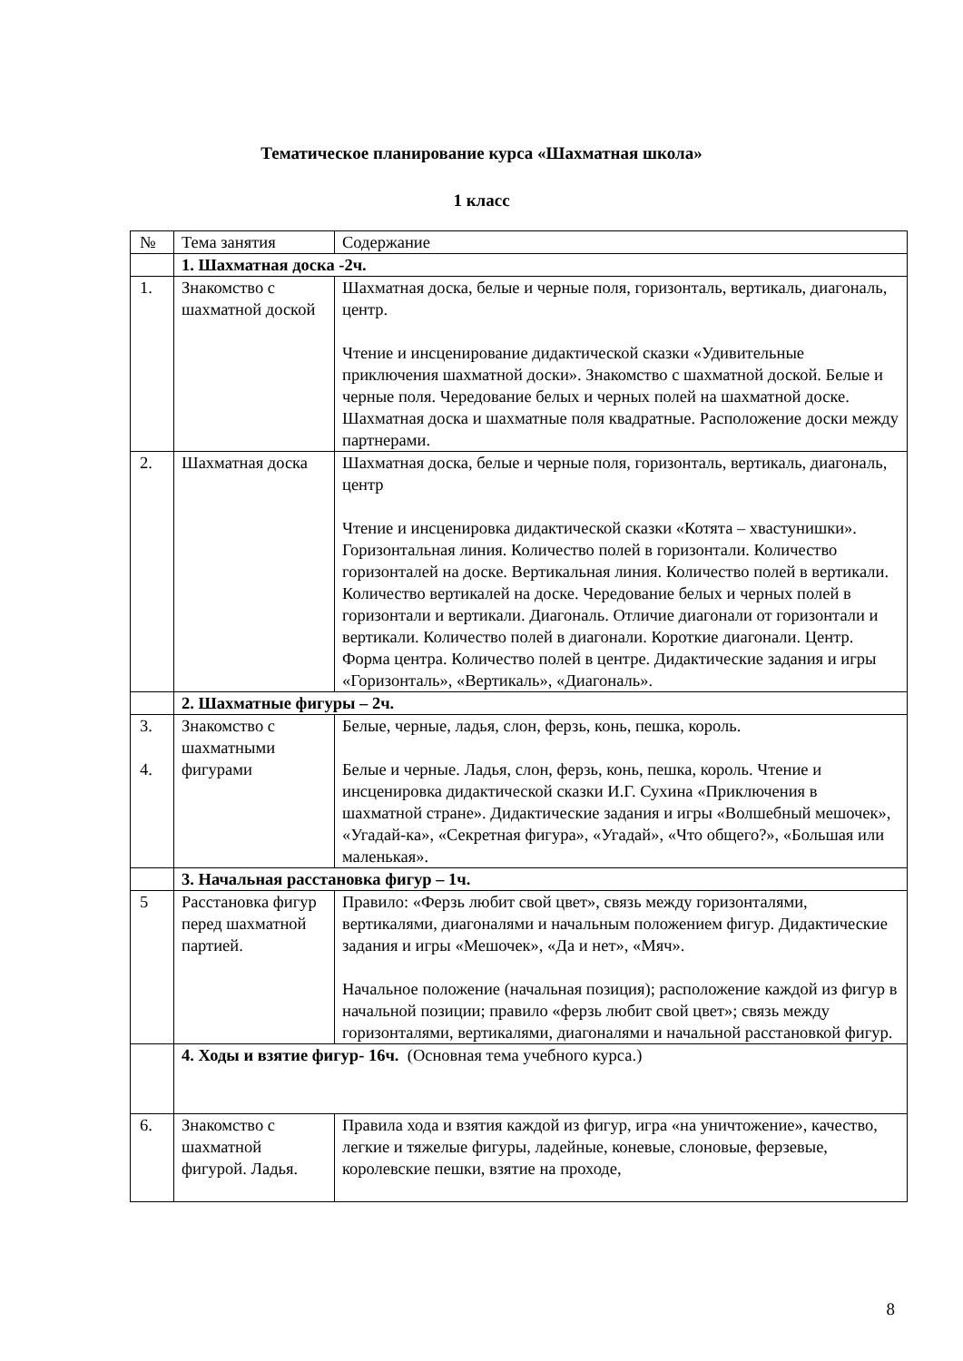Тематическое планирование курса «Шахматная школа»
1 класс
| № | Тема занятия | Содержание |
| | 1. Шахматная доска -2ч. | |
| 1. | Знакомство с шахматной доской | Шахматная доска, белые и черные поля, горизонталь, вертикаль, диагональ, центр. Чтение и инсценирование дидактической сказки «Удивительные приключения шахматной доски». Знакомство с шахматной доской. Белые и черные поля. Чередование белых и черных полей на шахматной доске. Шахматная доска и шахматные поля квадратные. Расположение доски между партнерами. |
| 2. | Шахматная доска | Шахматная доска, белые и черные поля, горизонталь, вертикаль, диагональ, центр Чтение и инсценировка дидактической сказки «Котята – хвастунишки». Горизонтальная линия. Количество полей в горизонтали. Количество горизонталей на доске. Вертикальная линия. Количество полей в вертикали. Количество вертикалей на доске. Чередование белых и черных полей в горизонтали и вертикали. Диагональ. Отличие диагонали от горизонтали и вертикали. Количество полей в диагонали. Короткие диагонали. Центр. Форма центра. Количество полей в центре. Дидактические задания и игры «Горизонталь», «Вертикаль», «Диагональ». |
| | 2. Шахматные фигуры – 2ч. | |
| 3. 4. | Знакомство с шахматными фигурами | Белые, черные, ладья, слон, ферзь, конь, пешка, король. Белые и черные. Ладья, слон, ферзь, конь, пешка, король. Чтение и инсценировка дидактической сказки И.Г. Сухина «Приключения в шахматной стране». Дидактические задания и игры «Волшебный мешочек», «Угадай-ка», «Секретная фигура», «Угадай», «Что общего?», «Большая или маленькая». |
| | 3. Начальная расстановка фигур – 1ч. | |
| 5 | Расстановка фигур перед шахматной партией. | Правило: «Ферзь любит свой цвет», связь между горизонталями, вертикалями, диагоналями и начальным положением фигур. Дидактические задания и игры «Мешочек», «Да и нет», «Мяч». Начальное положение (начальная позиция); расположение каждой из фигур в начальной позиции; правило «ферзь любит свой цвет»; связь между горизонталями, вертикалями, диагоналями и начальной расстановкой фигур. |
| | 4. Ходы и взятие фигур- 16ч. (Основная тема учебного курса.) | |
| 6. | Знакомство с шахматной фигурой. Ладья. | Правила хода и взятия каждой из фигур, игра «на уничтожение», качество, легкие и тяжелые фигуры, ладейные, коневые, слоновые, ферзевые, королевские пешки, взятие на проходе, |
8